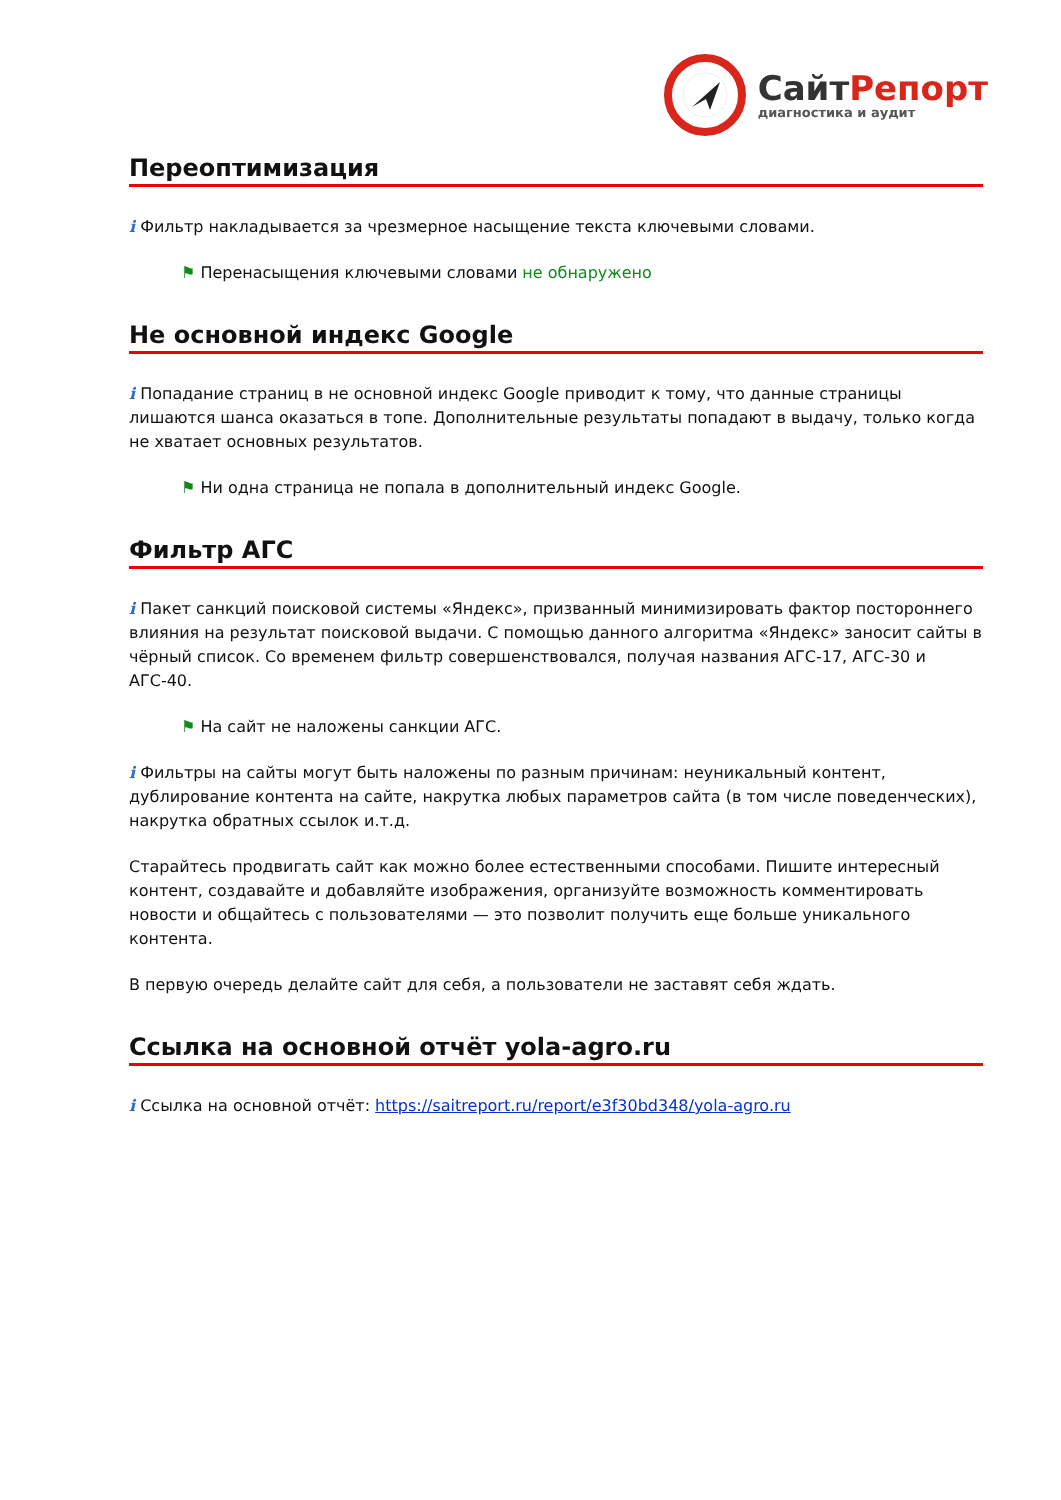СайтРепорт
диагностика и аудит
Переоптимизация
i Фильтр накладывается за чрезмерное насыщение текста ключевыми словами.
⚑ Перенасыщения ключевыми словами не обнаружено
Не основной индекс Google
i Попадание страниц в не основной индекс Google приводит к тому, что данные страницы лишаются шанса оказаться в топе. Дополнительные результаты попадают в выдачу, только когда не хватает основных результатов.
⚑ Ни одна страница не попала в дополнительный индекс Google.
Фильтр АГС
i Пакет санкций поисковой системы «Яндекс», призванный минимизировать фактор постороннего влияния на результат поисковой выдачи. С помощью данного алгоритма «Яндекс» заносит сайты в чёрный список. Со временем фильтр совершенствовался, получая названия АГС-17, АГС-30 и АГС-40.
⚑ На сайт не наложены санкции АГС.
i Фильтры на сайты могут быть наложены по разным причинам: неуникальный контент, дублирование контента на сайте, накрутка любых параметров сайта (в том числе поведенческих), накрутка обратных ссылок и.т.д.
Старайтесь продвигать сайт как можно более естественными способами. Пишите интересный контент, создавайте и добавляйте изображения, организуйте возможность комментировать новости и общайтесь с пользователями — это позволит получить еще больше уникального контента.
В первую очередь делайте сайт для себя, а пользователи не заставят себя ждать.
Ссылка на основной отчёт yola-agro.ru
i Ссылка на основной отчёт: https://saitreport.ru/report/e3f30bd348/yola-agro.ru